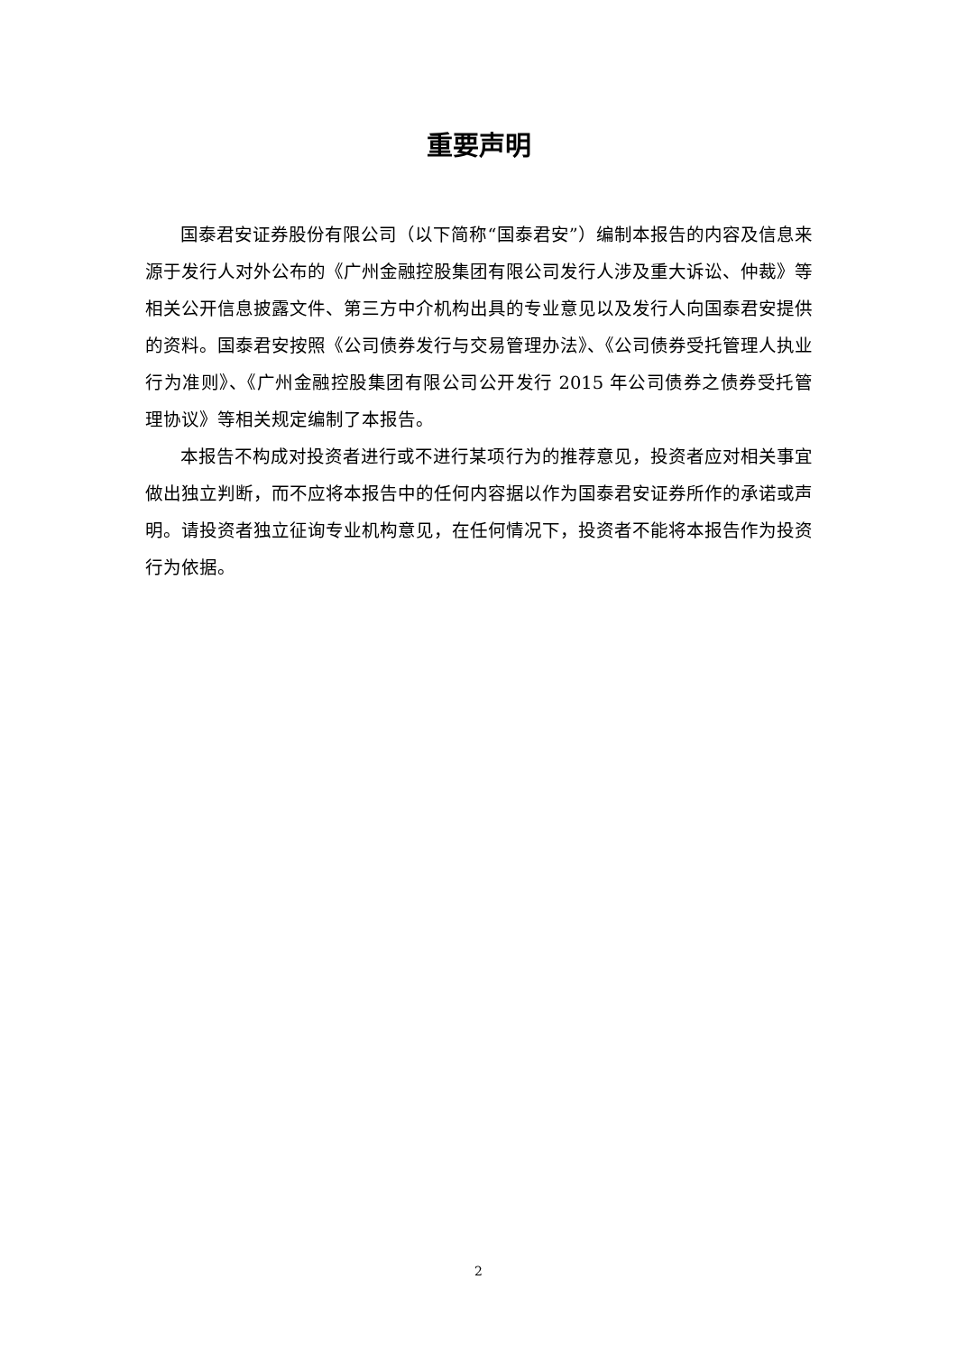重要声明
国泰君安证券股份有限公司（以下简称“国泰君安”）编制本报告的内容及信息来源于发行人对外公布的《广州金融控股集团有限公司发行人涉及重大诉讼、仲裁》等相关公开信息披露文件、第三方中介机构出具的专业意见以及发行人向国泰君安提供的资料。国泰君安按照《公司债券发行与交易管理办法》、《公司债券受托管理人执业行为准则》、《广州金融控股集团有限公司公开发行 2015 年公司债券之债券受托管理协议》等相关规定编制了本报告。
本报告不构成对投资者进行或不进行某项行为的推荐意见，投资者应对相关事宜做出独立判断，而不应将本报告中的任何内容据以作为国泰君安证券所作的承诺或声明。请投资者独立征询专业机构意见，在任何情况下，投资者不能将本报告作为投资行为依据。
2